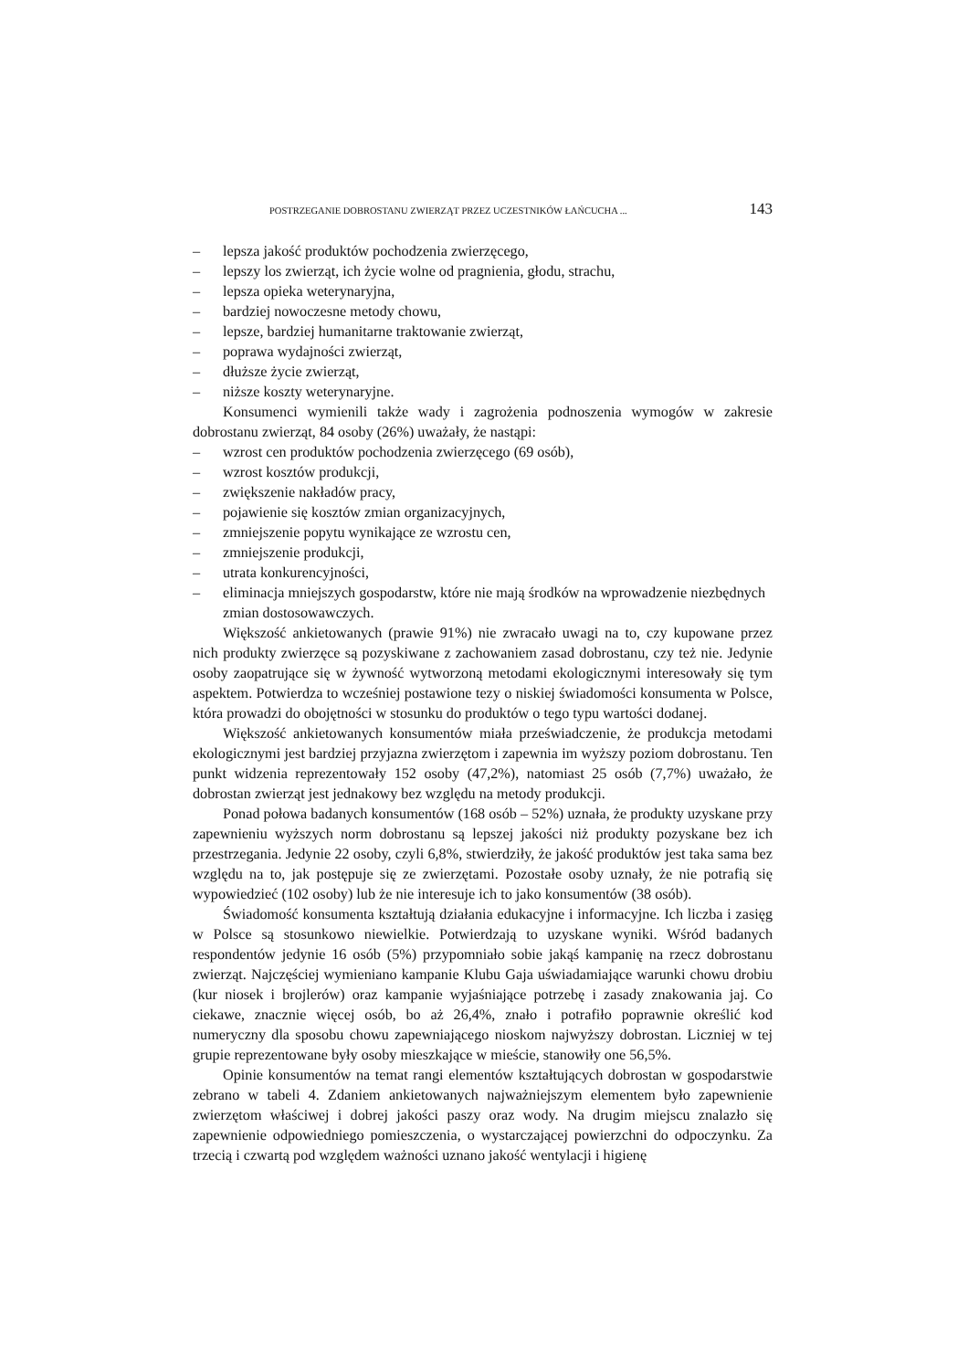POSTRZEGANIE DOBROSTANU ZWIERZĄT PRZEZ UCZESTNIKÓW ŁAŃCUCHA ... 143
– lepsza jakość produktów pochodzenia zwierzęcego,
– lepszy los zwierząt, ich życie wolne od pragnienia, głodu, strachu,
– lepsza opieka weterynaryjna,
– bardziej nowoczesne metody chowu,
– lepsze, bardziej humanitarne traktowanie zwierząt,
– poprawa wydajności zwierząt,
– dłuższe życie zwierząt,
– niższe koszty weterynaryjne.
Konsumenci wymienili także wady i zagrożenia podnoszenia wymogów w zakresie dobrostanu zwierząt, 84 osoby (26%) uważały, że nastąpi:
– wzrost cen produktów pochodzenia zwierzęcego (69 osób),
– wzrost kosztów produkcji,
– zwiększenie nakładów pracy,
– pojawienie się kosztów zmian organizacyjnych,
– zmniejszenie popytu wynikające ze wzrostu cen,
– zmniejszenie produkcji,
– utrata konkurencyjności,
– eliminacja mniejszych gospodarstw, które nie mają środków na wprowadzenie niezbędnych zmian dostosowawczych.
Większość ankietowanych (prawie 91%) nie zwracało uwagi na to, czy kupowane przez nich produkty zwierzęce są pozyskiwane z zachowaniem zasad dobrostanu, czy też nie. Jedynie osoby zaopatrujące się w żywność wytworzoną metodami ekologicznymi interesowały się tym aspektem. Potwierdza to wcześniej postawione tezy o niskiej świadomości konsumenta w Polsce, która prowadzi do obojętności w stosunku do produktów o tego typu wartości dodanej.
Większość ankietowanych konsumentów miała przeświadczenie, że produkcja metodami ekologicznymi jest bardziej przyjazna zwierzętom i zapewnia im wyższy poziom dobrostanu. Ten punkt widzenia reprezentowały 152 osoby (47,2%), natomiast 25 osób (7,7%) uważało, że dobrostan zwierząt jest jednakowy bez względu na metody produkcji.
Ponad połowa badanych konsumentów (168 osób – 52%) uznała, że produkty uzyskane przy zapewnieniu wyższych norm dobrostanu są lepszej jakości niż produkty pozyskane bez ich przestrzegania. Jedynie 22 osoby, czyli 6,8%, stwierdziły, że jakość produktów jest taka sama bez względu na to, jak postępuje się ze zwierzętami. Pozostałe osoby uznały, że nie potrafią się wypowiedzieć (102 osoby) lub że nie interesuje ich to jako konsumentów (38 osób).
Świadomość konsumenta kształtują działania edukacyjne i informacyjne. Ich liczba i zasięg w Polsce są stosunkowo niewielkie. Potwierdzają to uzyskane wyniki. Wśród badanych respondentów jedynie 16 osób (5%) przypomniało sobie jakąś kampanię na rzecz dobrostanu zwierząt. Najczęściej wymieniano kampanie Klubu Gaja uświadamiające warunki chowu drobiu (kur niosek i brojlerów) oraz kampanie wyjaśniające potrzebę i zasady znakowania jaj. Co ciekawe, znacznie więcej osób, bo aż 26,4%, znało i potrafiło poprawnie określić kod numeryczny dla sposobu chowu zapewniającego nioskom najwyższy dobrostan. Liczniej w tej grupie reprezentowane były osoby mieszkające w mieście, stanowiły one 56,5%.
Opinie konsumentów na temat rangi elementów kształtujących dobrostan w gospodarstwie zebrano w tabeli 4. Zdaniem ankietowanych najważniejszym elementem było zapewnienie zwierzętom właściwej i dobrej jakości paszy oraz wody. Na drugim miejscu znalazło się zapewnienie odpowiedniego pomieszczenia, o wystarczającej powierzchni do odpoczynku. Za trzecią i czwartą pod względem ważności uznano jakość wentylacji i higienę